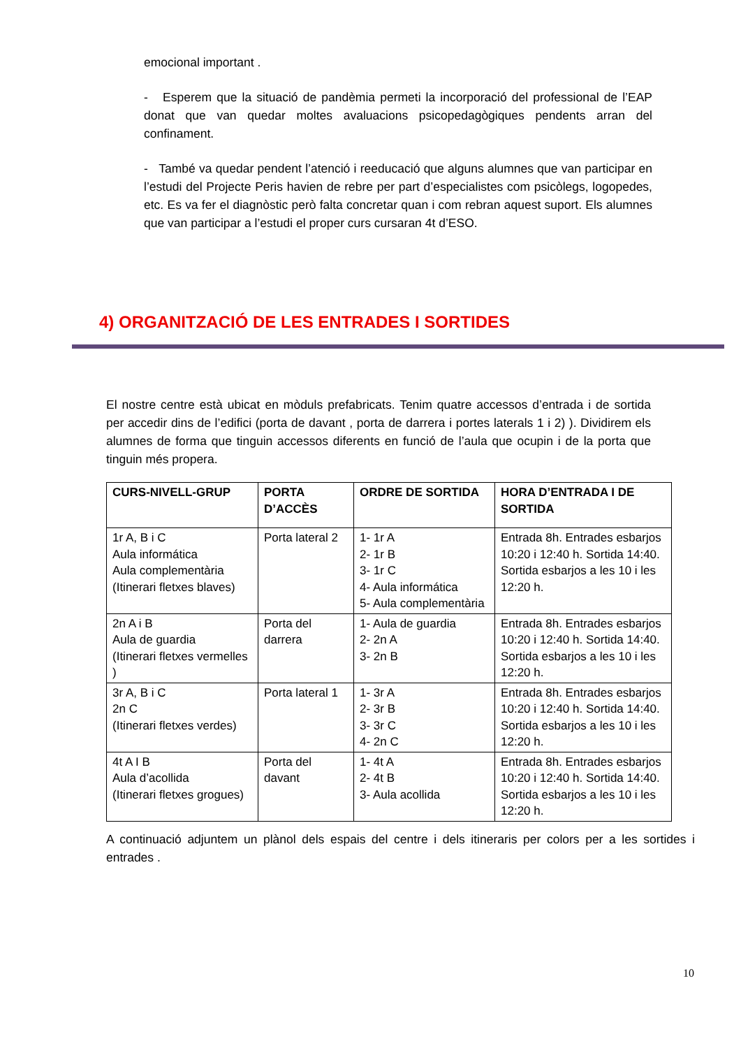emocional important .
- Esperem que la situació de pandèmia permeti la incorporació del professional de l’EAP donat que van quedar moltes avaluacions psicopedagògiques pendents arran del confinament.
- També va quedar pendent l’atenció i reeducació que alguns alumnes que van participar en l’estudi del Projecte Peris havien de rebre per part d’especialistes com psicòlegs, logopedes, etc. Es va fer el diagnòstic però falta concretar quan i com rebran aquest suport. Els alumnes que van participar a l’estudi el proper curs cursaran 4t d’ESO.
4) ORGANITZACIÓ DE LES ENTRADES I SORTIDES
El nostre centre està ubicat en mòduls prefabricats. Tenim quatre accessos d’entrada i de sortida per accedir dins de l’edifici (porta de davant , porta de darrera i portes laterals 1 i 2) ). Dividirem els alumnes de forma que tinguin accessos diferents en funció de l’aula que ocupin i de la porta que tinguin més propera.
| CURS-NIVELL-GRUP | PORTA D’ACCÈS | ORDRE DE SORTIDA | HORA D’ENTRADA I DE SORTIDA |
| --- | --- | --- | --- |
| 1r A, B i C Aula informática Aula complementària (Itinerari fletxes blaves) | Porta lateral 2 | 1- 1r A 2- 1r B 3- 1r C 4- Aula informática 5- Aula complementària | Entrada 8h. Entrades esbarjos 10:20 i 12:40 h. Sortida 14:40. Sortida esbarjos a les 10 i les 12:20 h. |
| 2n A i B Aula de guardia (Itinerari fletxes vermelles ) | Porta del darrera | 1- Aula de guardia 2- 2n A 3- 2n B | Entrada 8h. Entrades esbarjos 10:20 i 12:40 h. Sortida 14:40. Sortida esbarjos a les 10 i les 12:20 h. |
| 3r A, B i C 2n C (Itinerari fletxes verdes) | Porta lateral 1 | 1- 3r A 2- 3r B 3- 3r C 4- 2n C | Entrada 8h. Entrades esbarjos 10:20 i 12:40 h. Sortida 14:40. Sortida esbarjos a les 10 i les 12:20 h. |
| 4t A I B Aula d’acollida (Itinerari fletxes grogues) | Porta del davant | 1- 4t A 2- 4t B 3- Aula acollida | Entrada 8h. Entrades esbarjos 10:20 i 12:40 h. Sortida 14:40. Sortida esbarjos a les 10 i les 12:20 h. |
A continuació adjuntem un plànol dels espais del centre i dels itineraris per colors per a les sortides i entrades .
10